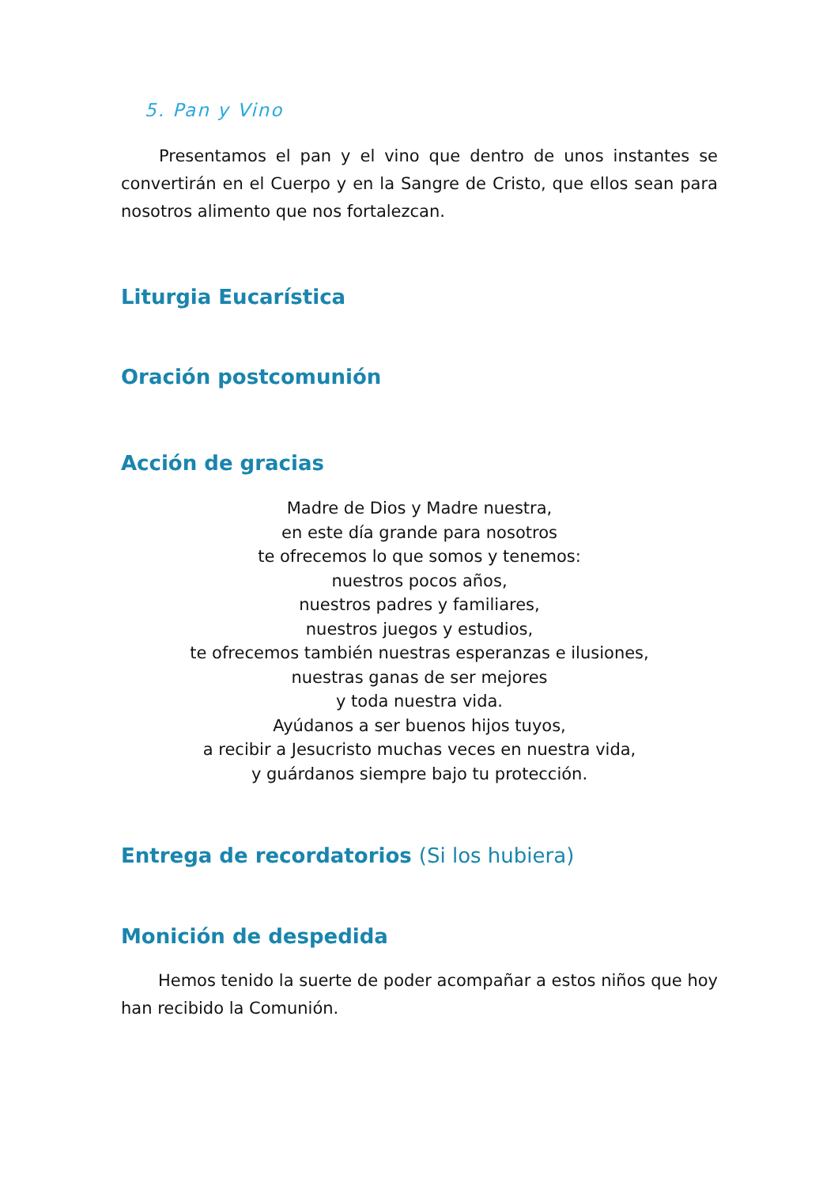5. Pan y Vino
Presentamos el pan y el vino que dentro de unos instantes se convertirán en el Cuerpo y en la Sangre de Cristo, que ellos sean para nosotros alimento que nos fortalezcan.
Liturgia Eucarística
Oración postcomunión
Acción de gracias
Madre de Dios y Madre nuestra,
en este día grande para nosotros
te ofrecemos lo que somos y tenemos:
nuestros pocos años,
nuestros padres y familiares,
nuestros juegos y estudios,
te ofrecemos también nuestras esperanzas e ilusiones,
nuestras ganas de ser mejores
y toda nuestra vida.
Ayúdanos a ser buenos hijos tuyos,
a recibir a Jesucristo muchas veces en nuestra vida,
y guárdanos siempre bajo tu protección.
Entrega de recordatorios (Si los hubiera)
Monición de despedida
Hemos tenido la suerte de poder acompañar a estos niños que hoy han recibido la Comunión.